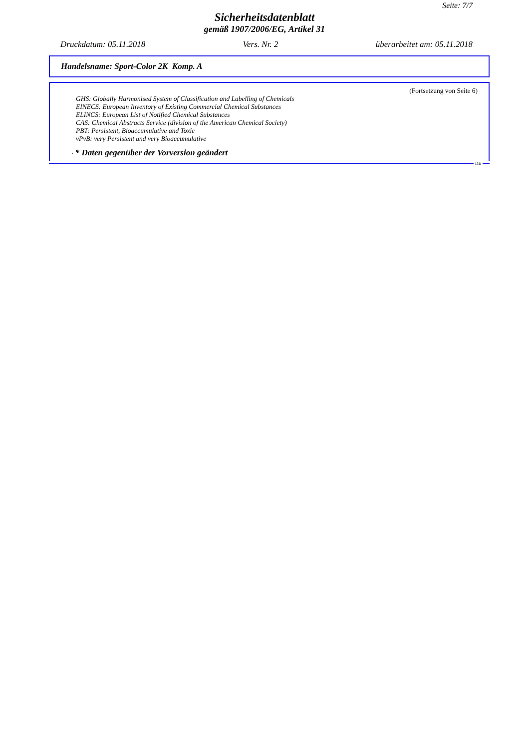Seite: 7/7
Sicherheitsdatenblatt
gemäß 1907/2006/EG, Artikel 31
Druckdatum: 05.11.2018 Vers. Nr. 2 überarbeitet am: 05.11.2018
Handelsname: Sport-Color 2K Komp. A
(Fortsetzung von Seite 6)
GHS: Globally Harmonised System of Classification and Labelling of Chemicals
EINECS: European Inventory of Existing Commercial Chemical Substances
ELINCS: European List of Notified Chemical Substances
CAS: Chemical Abstracts Service (division of the American Chemical Society)
PBT: Persistent, Bioaccumulative and Toxic
vPvB: very Persistent and very Bioaccumulative
· * Daten gegenüber der Vorversion geändert
DE